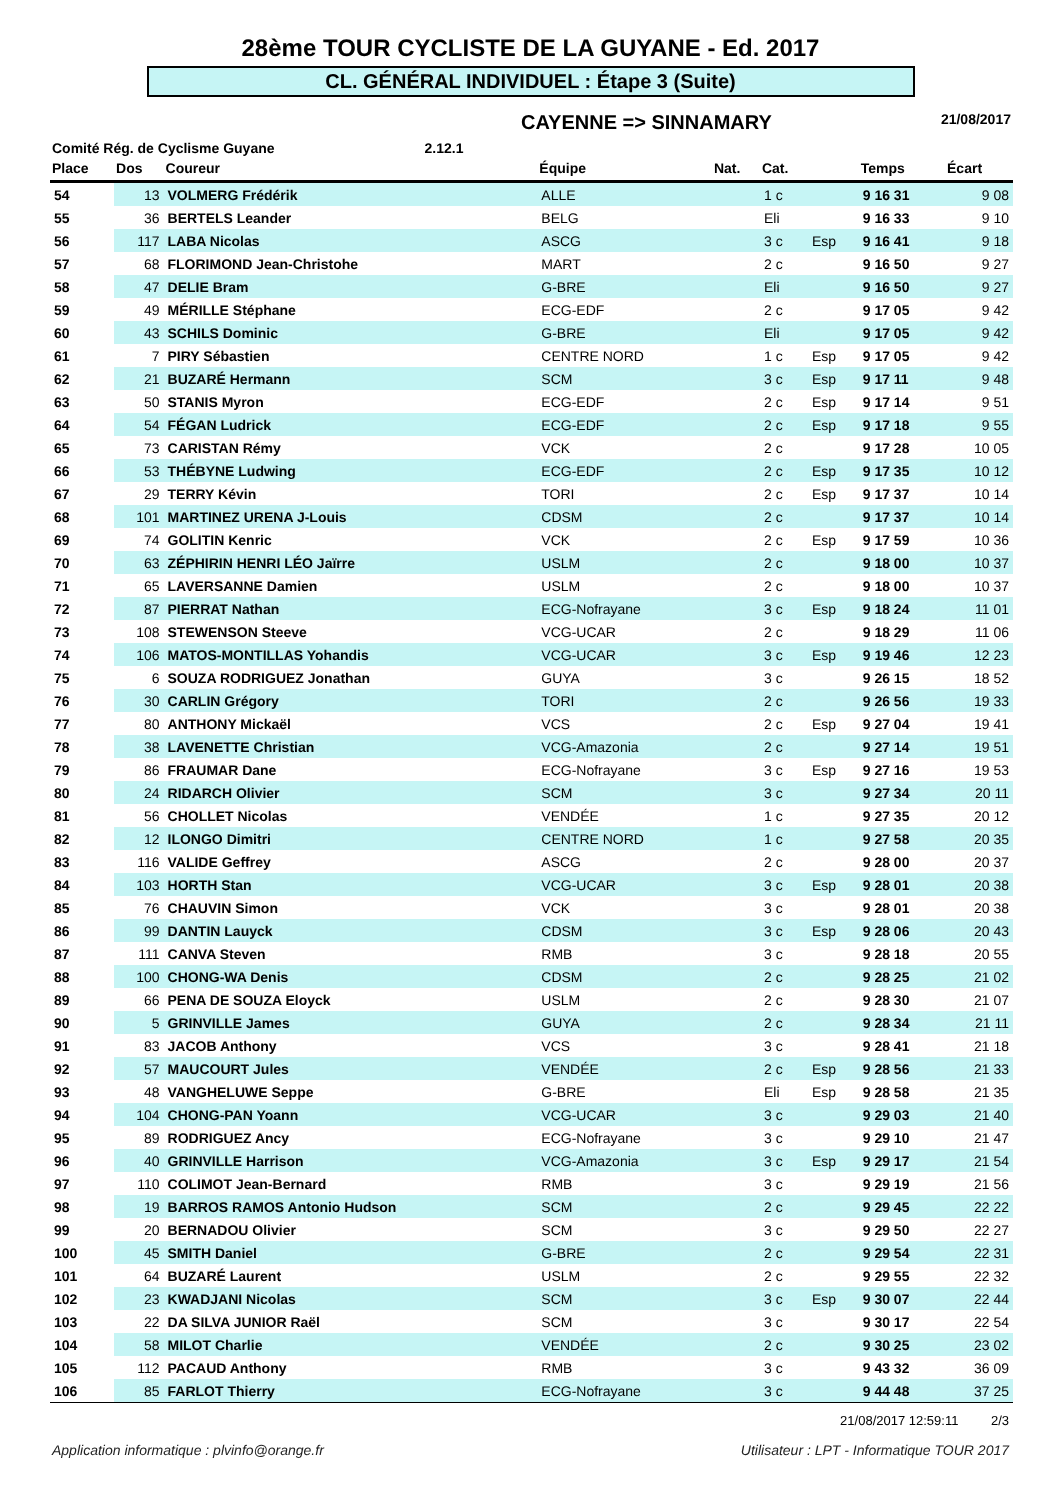28ème TOUR CYCLISTE DE LA GUYANE - Ed. 2017
CL. GÉNÉRAL INDIVIDUEL : Étape 3 (Suite)
CAYENNE => SINNAMARY 21/08/2017
Comité Rég. de Cyclisme Guyane 2.12.1
| Place | Dos | Coureur | Équipe | Nat. | Cat. | | Temps | Écart |
| --- | --- | --- | --- | --- | --- | --- | --- | --- |
| 54 | 13 | VOLMERG Frédérik | ALLE | | 1 c | | 9 16 31 | 9 08 |
| 55 | 36 | BERTELS Leander | BELG | | Eli | | 9 16 33 | 9 10 |
| 56 | 117 | LABA Nicolas | ASCG | | 3 c | Esp | 9 16 41 | 9 18 |
| 57 | 68 | FLORIMOND Jean-Christohe | MART | | 2 c | | 9 16 50 | 9 27 |
| 58 | 47 | DELIE Bram | G-BRE | | Eli | | 9 16 50 | 9 27 |
| 59 | 49 | MÉRILLE Stéphane | ECG-EDF | | 2 c | | 9 17 05 | 9 42 |
| 60 | 43 | SCHILS Dominic | G-BRE | | Eli | | 9 17 05 | 9 42 |
| 61 | 7 | PIRY Sébastien | CENTRE NORD | | 1 c | Esp | 9 17 05 | 9 42 |
| 62 | 21 | BUZARÉ Hermann | SCM | | 3 c | Esp | 9 17 11 | 9 48 |
| 63 | 50 | STANIS Myron | ECG-EDF | | 2 c | Esp | 9 17 14 | 9 51 |
| 64 | 54 | FÉGAN Ludrick | ECG-EDF | | 2 c | Esp | 9 17 18 | 9 55 |
| 65 | 73 | CARISTAN Rémy | VCK | | 2 c | | 9 17 28 | 10 05 |
| 66 | 53 | THÉBYNE Ludwing | ECG-EDF | | 2 c | Esp | 9 17 35 | 10 12 |
| 67 | 29 | TERRY Kévin | TORI | | 2 c | Esp | 9 17 37 | 10 14 |
| 68 | 101 | MARTINEZ URENA J-Louis | CDSM | | 2 c | | 9 17 37 | 10 14 |
| 69 | 74 | GOLITIN Kenric | VCK | | 2 c | Esp | 9 17 59 | 10 36 |
| 70 | 63 | ZÉPHIRIN HENRI LÉO Jaïrre | USLM | | 2 c | | 9 18 00 | 10 37 |
| 71 | 65 | LAVERSANNE Damien | USLM | | 2 c | | 9 18 00 | 10 37 |
| 72 | 87 | PIERRAT Nathan | ECG-Nofrayane | | 3 c | Esp | 9 18 24 | 11 01 |
| 73 | 108 | STEWENSON Steeve | VCG-UCAR | | 2 c | | 9 18 29 | 11 06 |
| 74 | 106 | MATOS-MONTILLAS Yohandis | VCG-UCAR | | 3 c | Esp | 9 19 46 | 12 23 |
| 75 | 6 | SOUZA RODRIGUEZ Jonathan | GUYA | | 3 c | | 9 26 15 | 18 52 |
| 76 | 30 | CARLIN Grégory | TORI | | 2 c | | 9 26 56 | 19 33 |
| 77 | 80 | ANTHONY Mickaël | VCS | | 2 c | Esp | 9 27 04 | 19 41 |
| 78 | 38 | LAVENETTE Christian | VCG-Amazonia | | 2 c | | 9 27 14 | 19 51 |
| 79 | 86 | FRAUMAR Dane | ECG-Nofrayane | | 3 c | Esp | 9 27 16 | 19 53 |
| 80 | 24 | RIDARCH Olivier | SCM | | 3 c | | 9 27 34 | 20 11 |
| 81 | 56 | CHOLLET Nicolas | VENDÉE | | 1 c | | 9 27 35 | 20 12 |
| 82 | 12 | ILONGO Dimitri | CENTRE NORD | | 1 c | | 9 27 58 | 20 35 |
| 83 | 116 | VALIDE Geffrey | ASCG | | 2 c | | 9 28 00 | 20 37 |
| 84 | 103 | HORTH Stan | VCG-UCAR | | 3 c | Esp | 9 28 01 | 20 38 |
| 85 | 76 | CHAUVIN Simon | VCK | | 3 c | | 9 28 01 | 20 38 |
| 86 | 99 | DANTIN Lauyck | CDSM | | 3 c | Esp | 9 28 06 | 20 43 |
| 87 | 111 | CANVA Steven | RMB | | 3 c | | 9 28 18 | 20 55 |
| 88 | 100 | CHONG-WA Denis | CDSM | | 2 c | | 9 28 25 | 21 02 |
| 89 | 66 | PENA DE SOUZA Eloyck | USLM | | 2 c | | 9 28 30 | 21 07 |
| 90 | 5 | GRINVILLE James | GUYA | | 2 c | | 9 28 34 | 21 11 |
| 91 | 83 | JACOB Anthony | VCS | | 3 c | | 9 28 41 | 21 18 |
| 92 | 57 | MAUCOURT Jules | VENDÉE | | 2 c | Esp | 9 28 56 | 21 33 |
| 93 | 48 | VANGHELUWE Seppe | G-BRE | | Eli | Esp | 9 28 58 | 21 35 |
| 94 | 104 | CHONG-PAN Yoann | VCG-UCAR | | 3 c | | 9 29 03 | 21 40 |
| 95 | 89 | RODRIGUEZ Ancy | ECG-Nofrayane | | 3 c | | 9 29 10 | 21 47 |
| 96 | 40 | GRINVILLE Harrison | VCG-Amazonia | | 3 c | Esp | 9 29 17 | 21 54 |
| 97 | 110 | COLIMOT Jean-Bernard | RMB | | 3 c | | 9 29 19 | 21 56 |
| 98 | 19 | BARROS RAMOS Antonio Hudson | SCM | | 2 c | | 9 29 45 | 22 22 |
| 99 | 20 | BERNADOU Olivier | SCM | | 3 c | | 9 29 50 | 22 27 |
| 100 | 45 | SMITH Daniel | G-BRE | | 2 c | | 9 29 54 | 22 31 |
| 101 | 64 | BUZARÉ Laurent | USLM | | 2 c | | 9 29 55 | 22 32 |
| 102 | 23 | KWADJANI Nicolas | SCM | | 3 c | Esp | 9 30 07 | 22 44 |
| 103 | 22 | DA SILVA JUNIOR Raël | SCM | | 3 c | | 9 30 17 | 22 54 |
| 104 | 58 | MILOT Charlie | VENDÉE | | 2 c | | 9 30 25 | 23 02 |
| 105 | 112 | PACAUD Anthony | RMB | | 3 c | | 9 43 32 | 36 09 |
| 106 | 85 | FARLOT Thierry | ECG-Nofrayane | | 3 c | | 9 44 48 | 37 25 |
21/08/2017 12:59:11 2/3
Application informatique : plvinfo@orange.fr Utilisateur : LPT - Informatique TOUR 2017